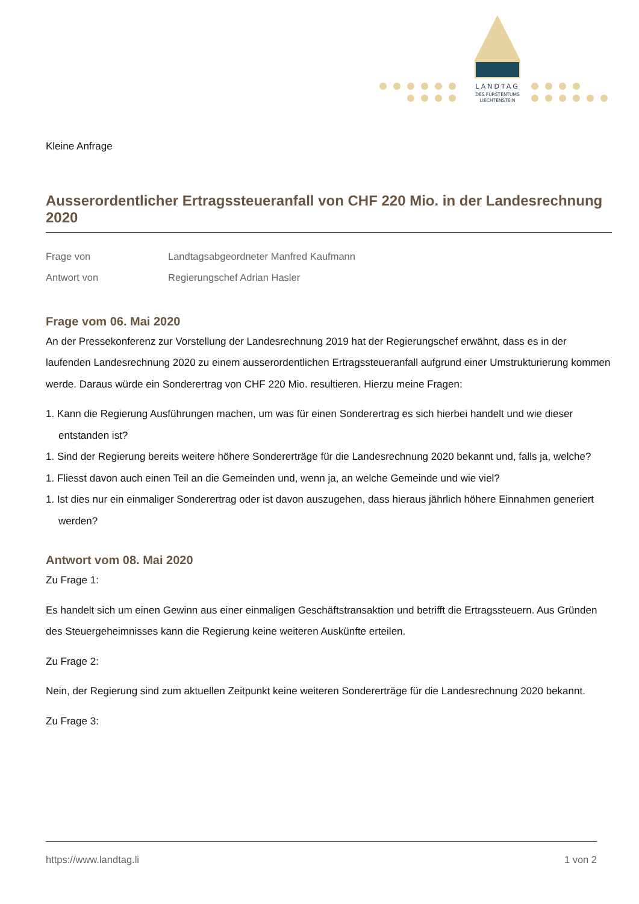LANDTAG
DES FÜRSTENTUMS
LIECHTENSTEIN
Kleine Anfrage
Ausserordentlicher Ertragssteueranfall von CHF 220 Mio. in der Landesrechnung 2020
Frage von Landtagsabgeordneter Manfred Kaufmann
Antwort von Regierungschef Adrian Hasler
Frage vom 06. Mai 2020
An der Pressekonferenz zur Vorstellung der Landesrechnung 2019 hat der Regierungschef erwähnt, dass es in der laufenden Landesrechnung 2020 zu einem ausserordentlichen Ertragssteueranfall aufgrund einer Umstrukturierung kommen werde. Daraus würde ein Sonderertrag von CHF 220 Mio. resultieren. Hierzu meine Fragen:
1. Kann die Regierung Ausführungen machen, um was für einen Sonderertrag es sich hierbei handelt und wie dieser entstanden ist?
1. Sind der Regierung bereits weitere höhere Sondererträge für die Landesrechnung 2020 bekannt und, falls ja, welche?
1. Fliesst davon auch einen Teil an die Gemeinden und, wenn ja, an welche Gemeinde und wie viel?
1. Ist dies nur ein einmaliger Sonderertrag oder ist davon auszugehen, dass hieraus jährlich höhere Einnahmen generiert werden?
Antwort vom 08. Mai 2020
Zu Frage 1:
Es handelt sich um einen Gewinn aus einer einmaligen Geschäftstransaktion und betrifft die Ertragssteuern. Aus Gründen des Steuergeheimnisses kann die Regierung keine weiteren Auskünfte erteilen.
Zu Frage 2:
Nein, der Regierung sind zum aktuellen Zeitpunkt keine weiteren Sondererträge für die Landesrechnung 2020 bekannt.
Zu Frage 3:
https://www.landtag.li 1 von 2